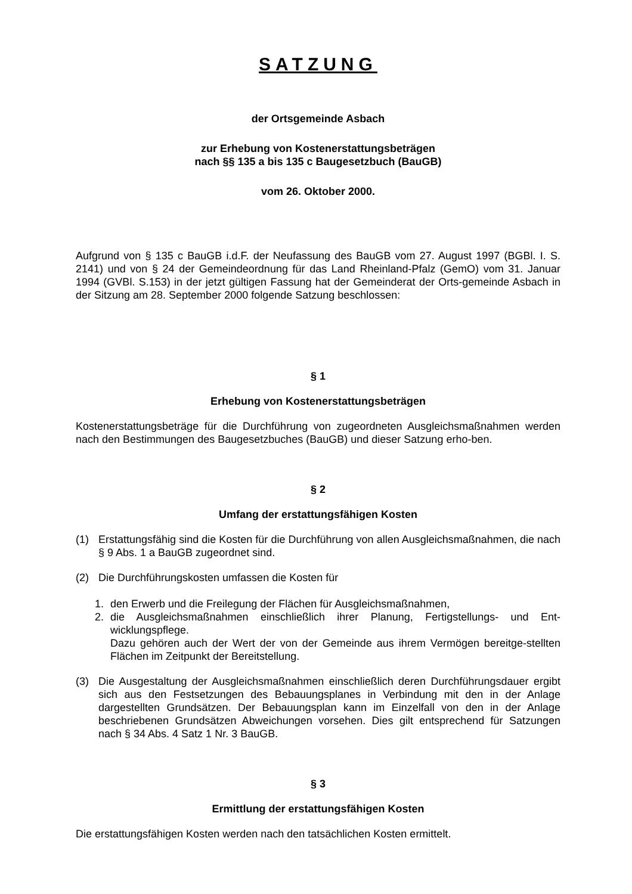SATZUNG
der Ortsgemeinde Asbach
zur Erhebung von Kostenerstattungsbeträgen
nach §§ 135 a bis 135 c Baugesetzbuch (BauGB)
vom 26. Oktober 2000.
Aufgrund von § 135 c BauGB i.d.F. der Neufassung des BauGB vom 27. August 1997 (BGBl. I. S. 2141) und von § 24 der Gemeindeordnung für das Land Rheinland-Pfalz (GemO) vom 31. Januar 1994 (GVBl. S.153) in der jetzt gültigen Fassung hat der Gemeinderat der Orts-gemeinde Asbach in der Sitzung am 28. September 2000 folgende Satzung beschlossen:
§ 1
Erhebung von Kostenerstattungsbeträgen
Kostenerstattungsbeträge für die Durchführung von zugeordneten Ausgleichsmaßnahmen werden nach den Bestimmungen des Baugesetzbuches (BauGB) und dieser Satzung erho-ben.
§ 2
Umfang der erstattungsfähigen Kosten
(1) Erstattungsfähig sind die Kosten für die Durchführung von allen Ausgleichsmaßnahmen, die nach § 9 Abs. 1 a BauGB zugeordnet sind.
(2) Die Durchführungskosten umfassen die Kosten für
1. den Erwerb und die Freilegung der Flächen für Ausgleichsmaßnahmen,
2. die Ausgleichsmaßnahmen einschließlich ihrer Planung, Fertigstellungs- und Ent-wicklungspflege.
Dazu gehören auch der Wert der von der Gemeinde aus ihrem Vermögen bereitge-stellten Flächen im Zeitpunkt der Bereitstellung.
(3) Die Ausgestaltung der Ausgleichsmaßnahmen einschließlich deren Durchführungsdauer ergibt sich aus den Festsetzungen des Bebauungsplanes in Verbindung mit den in der Anlage dargestellten Grundsätzen. Der Bebauungsplan kann im Einzelfall von den in der Anlage beschriebenen Grundsätzen Abweichungen vorsehen. Dies gilt entsprechend für Satzungen nach § 34 Abs. 4 Satz 1 Nr. 3 BauGB.
§ 3
Ermittlung der erstattungsfähigen Kosten
Die erstattungsfähigen Kosten werden nach den tatsächlichen Kosten ermittelt.